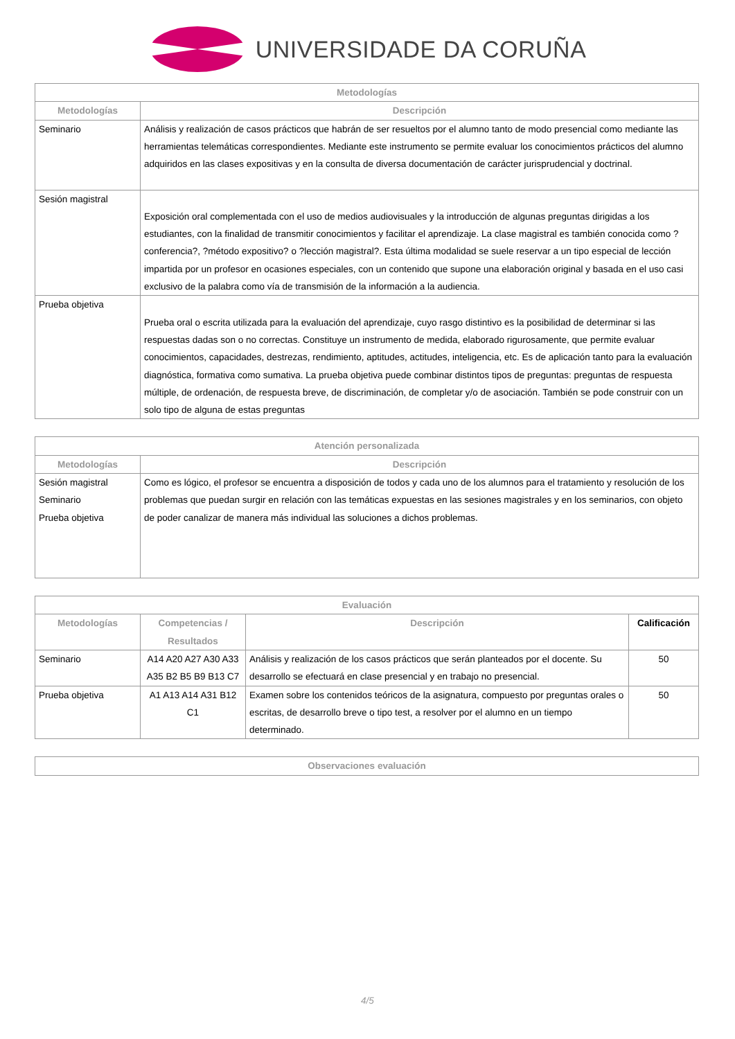UNIVERSIDADE DA CORUÑA
| Metodologías | |
| Metodologías | Descripción |
| Seminario | Análisis y realización de casos prácticos que habrán de ser resueltos por el alumno tanto de modo presencial como mediante las herramientas telemáticas correspondientes. Mediante este instrumento se permite evaluar los conocimientos prácticos del alumno adquiridos en las clases expositivas y en la consulta de diversa documentación de carácter jurisprudencial y doctrinal. |
| Sesión magistral | Exposición oral complementada con el uso de medios audiovisuales y la introducción de algunas preguntas dirigidas a los estudiantes, con la finalidad de transmitir conocimientos y facilitar el aprendizaje. La clase magistral es también conocida como ?conferencia?, ?método expositivo? o ?lección magistral?. Esta última modalidad se suele reservar a un tipo especial de lección impartida por un profesor en ocasiones especiales, con un contenido que supone una elaboración original y basada en el uso casi exclusivo de la palabra como vía de transmisión de la información a la audiencia. |
| Prueba objetiva | Prueba oral o escrita utilizada para la evaluación del aprendizaje, cuyo rasgo distintivo es la posibilidad de determinar si las respuestas dadas son o no correctas. Constituye un instrumento de medida, elaborado rigurosamente, que permite evaluar conocimientos, capacidades, destrezas, rendimiento, aptitudes, actitudes, inteligencia, etc. Es de aplicación tanto para la evaluación diagnóstica, formativa como sumativa. La prueba objetiva puede combinar distintos tipos de preguntas: preguntas de respuesta múltiple, de ordenación, de respuesta breve, de discriminación, de completar y/o de asociación. También se pode construir con un solo tipo de alguna de estas preguntas |
| Atención personalizada | |
| Metodologías | Descripción |
| Sesión magistral Seminario Prueba objetiva | Como es lógico, el profesor se encuentra a disposición de todos y cada uno de los alumnos para el tratamiento y resolución de los problemas que puedan surgir en relación con las temáticas expuestas en las sesiones magistrales y en los seminarios, con objeto de poder canalizar de manera más individual las soluciones a dichos problemas. |
| Evaluación | | | |
| Metodologías | Competencias / Resultados | Descripción | Calificación |
| Seminario | A14 A20 A27 A30 A33 A35 B2 B5 B9 B13 C7 | Análisis y realización de los casos prácticos que serán planteados por el docente. Su desarrollo se efectuará en clase presencial y en trabajo no presencial. | 50 |
| Prueba objetiva | A1 A13 A14 A31 B12 C1 | Examen sobre los contenidos teóricos de la asignatura, compuesto por preguntas orales o escritas, de desarrollo breve o tipo test, a resolver por el alumno en un tiempo determinado. | 50 |
| Observaciones evaluación |
4/5